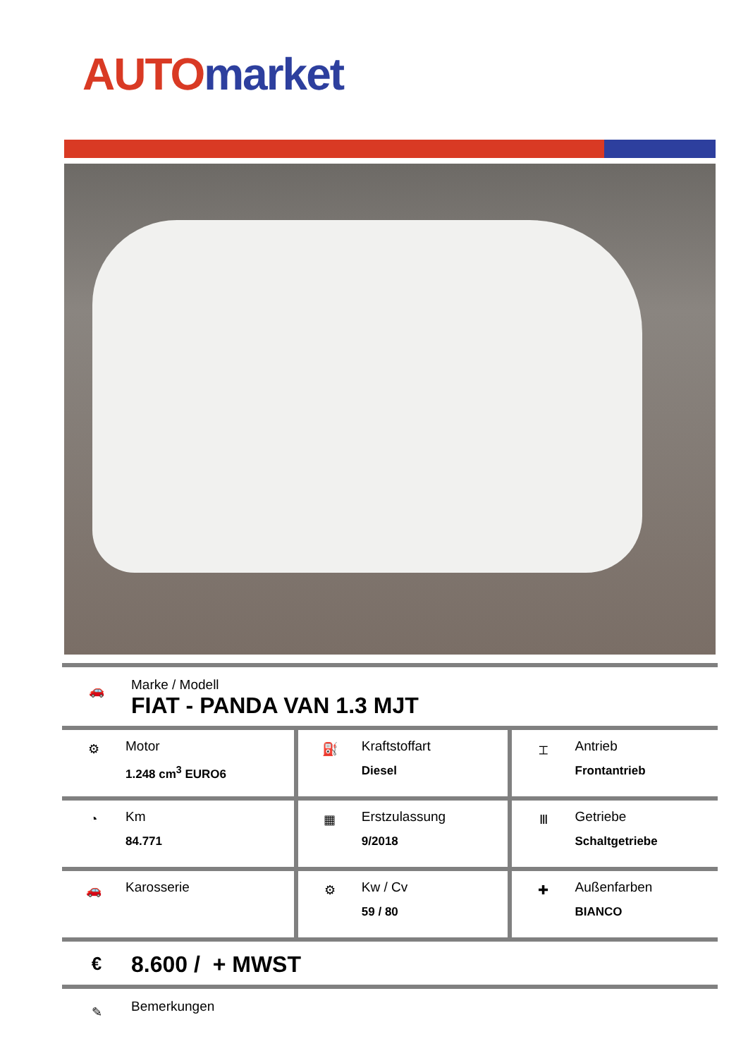AUTO market
🚗
Marke / Modell
FIAT - PANDA VAN 1.3 MJT
| ⚙ Motor 1.248 cm<sup>3</sup> EURO6 | ⛽ Kraftstoffart Diesel | ⌶ Antrieb Frontantrieb |
| ◔ Km 84.771 | ▦ Erstzulassung 9/2018 | Ⅲ Getriebe Schaltgetriebe |
| 🚗 Karosserie | ⚙ Kw / Cv 59 / 80 | ✚ Außenfarben BIANCO |
€
8.600 / + MWST
✎
Bemerkungen